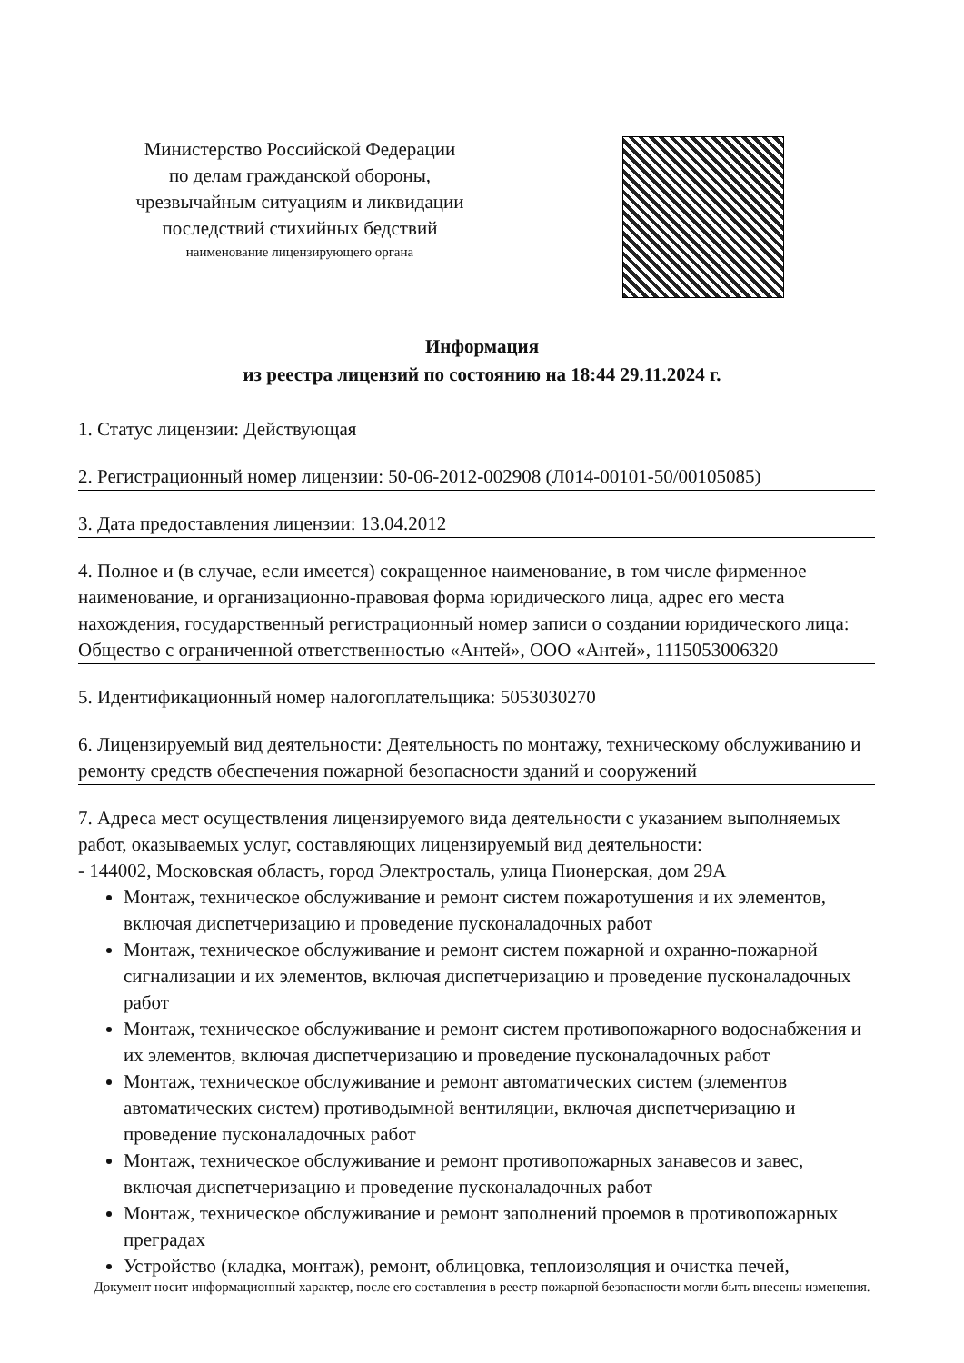Министерство Российской Федерации
по делам гражданской обороны,
чрезвычайным ситуациям и ликвидации
последствий стихийных бедствий
наименование лицензирующего органа
Информация
из реестра лицензий по состоянию на 18:44 29.11.2024 г.
1. Статус лицензии: Действующая
2. Регистрационный номер лицензии: 50-06-2012-002908 (Л014-00101-50/00105085)
3. Дата предоставления лицензии: 13.04.2012
4. Полное и (в случае, если имеется) сокращенное наименование, в том числе фирменное наименование, и организационно-правовая форма юридического лица, адрес его места нахождения, государственный регистрационный номер записи о создании юридического лица: Общество с ограниченной ответственностью «Антей», ООО «Антей», 1115053006320
5. Идентификационный номер налогоплательщика: 5053030270
6. Лицензируемый вид деятельности: Деятельность по монтажу, техническому обслуживанию и ремонту средств обеспечения пожарной безопасности зданий и сооружений
7. Адреса мест осуществления лицензируемого вида деятельности с указанием выполняемых работ, оказываемых услуг, составляющих лицензируемый вид деятельности:
- 144002, Московская область, город Электросталь, улица Пионерская, дом 29А
Монтаж, техническое обслуживание и ремонт систем пожаротушения и их элементов, включая диспетчеризацию и проведение пусконаладочных работ
Монтаж, техническое обслуживание и ремонт систем пожарной и охранно-пожарной сигнализации и их элементов, включая диспетчеризацию и проведение пусконаладочных работ
Монтаж, техническое обслуживание и ремонт систем противопожарного водоснабжения и их элементов, включая диспетчеризацию и проведение пусконаладочных работ
Монтаж, техническое обслуживание и ремонт автоматических систем (элементов автоматических систем) противодымной вентиляции, включая диспетчеризацию и проведение пусконаладочных работ
Монтаж, техническое обслуживание и ремонт противопожарных занавесов и завес, включая диспетчеризацию и проведение пусконаладочных работ
Монтаж, техническое обслуживание и ремонт заполнений проемов в противопожарных преградах
Устройство (кладка, монтаж), ремонт, облицовка, теплоизоляция и очистка печей,
Документ носит информационный характер, после его составления в реестр пожарной безопасности могли быть внесены изменения.